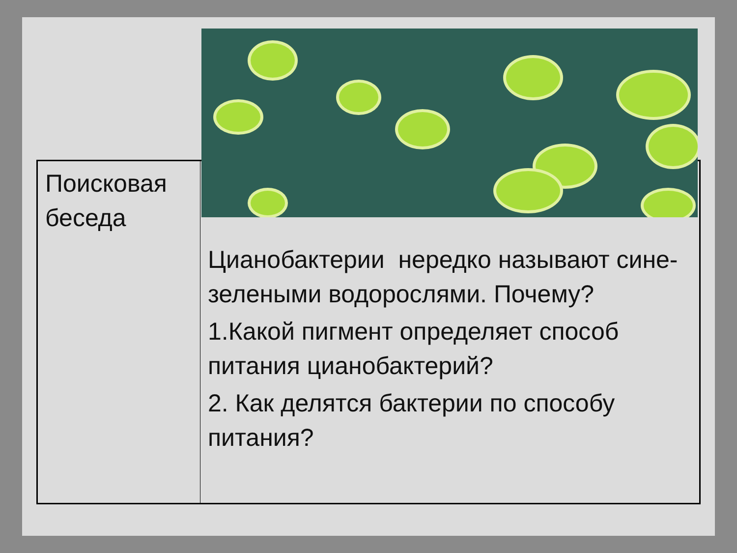| Поисковая беседа | Цианобактерии нередко называют сине-зелеными водорослями. Почему? 1.Какой пигмент определяет способ питания цианобактерий? 2. Как делятся бактерии по способу питания? |